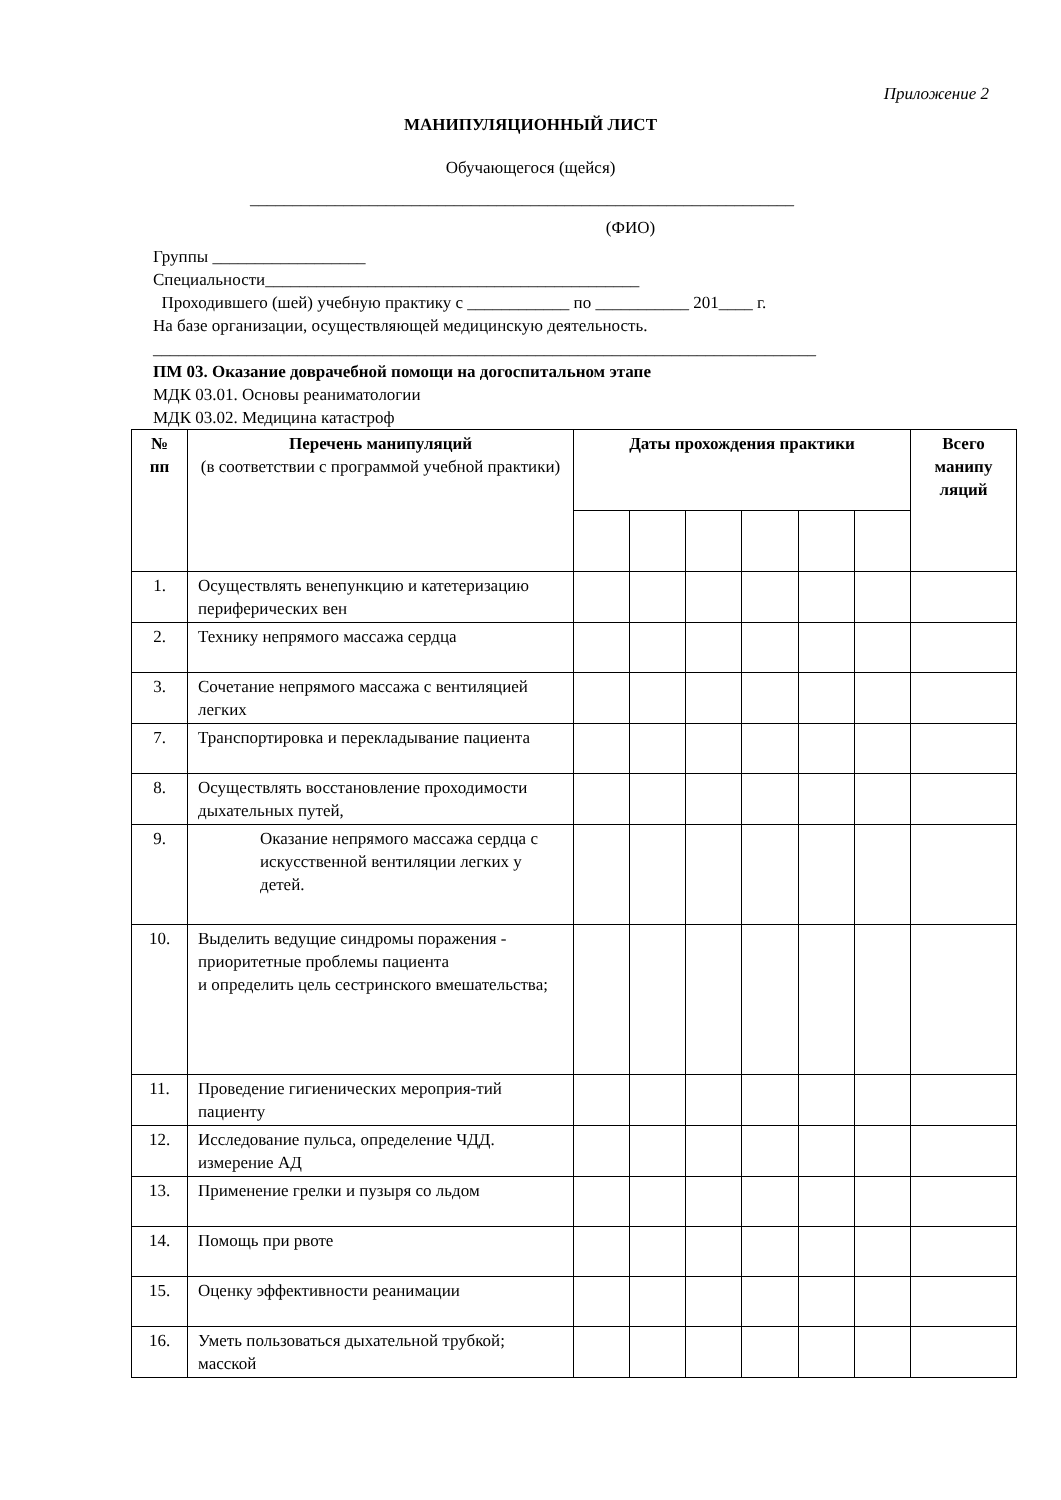Приложение 2
МАНИПУЛЯЦИОННЫЙ ЛИСТ
Обучающегося (щейся)
________________________________________________________________
(ФИО)
Группы __________________
Специальности____________________________________________
Проходившего (шей) учебную практику с ____________ по ___________ 201____ г.
На базе организации, осуществляющей медицинскую деятельность.
______________________________________________________________________________
ПМ 03. Оказание доврачебной помощи на догоспитальном этапе
МДК 03.01. Основы реаниматологии
МДК 03.02. Медицина катастроф
| № пп | Перечень манипуляций (в соответствии с программой учебной практики) | Даты прохождения практики | | | | | | Всего манипу ляций |
| --- | --- | --- | --- | --- | --- | --- | --- | --- |
| 1. | Осуществлять венепункцию и катетеризацию периферических вен | | | | | | | |
| 2. | Технику непрямого массажа сердца | | | | | | | |
| 3. | Сочетание непрямого массажа с вентиляцией легких | | | | | | | |
| 7. | Транспортировка и перекладывание пациента | | | | | | | |
| 8. | Осуществлять восстановление проходимости дыхательных путей, | | | | | | | |
| 9. | Оказание непрямого массажа сердца с искусственной вентиляции легких у детей. | | | | | | | |
| 10. | Выделить ведущие синдромы поражения - приоритетные проблемы пациента и определить цель сестринского вмешательства; | | | | | | | |
| 11. | Проведение гигиенических мероприя-тий пациенту | | | | | | | |
| 12. | Исследование пульса, определение ЧДД. измерение АД | | | | | | | |
| 13. | Применение грелки и пузыря со льдом | | | | | | | |
| 14. | Помощь при рвоте | | | | | | | |
| 15. | Оценку эффективности реанимации | | | | | | | |
| 16. | Уметь пользоваться дыхательной трубкой; масской | | | | | | | |